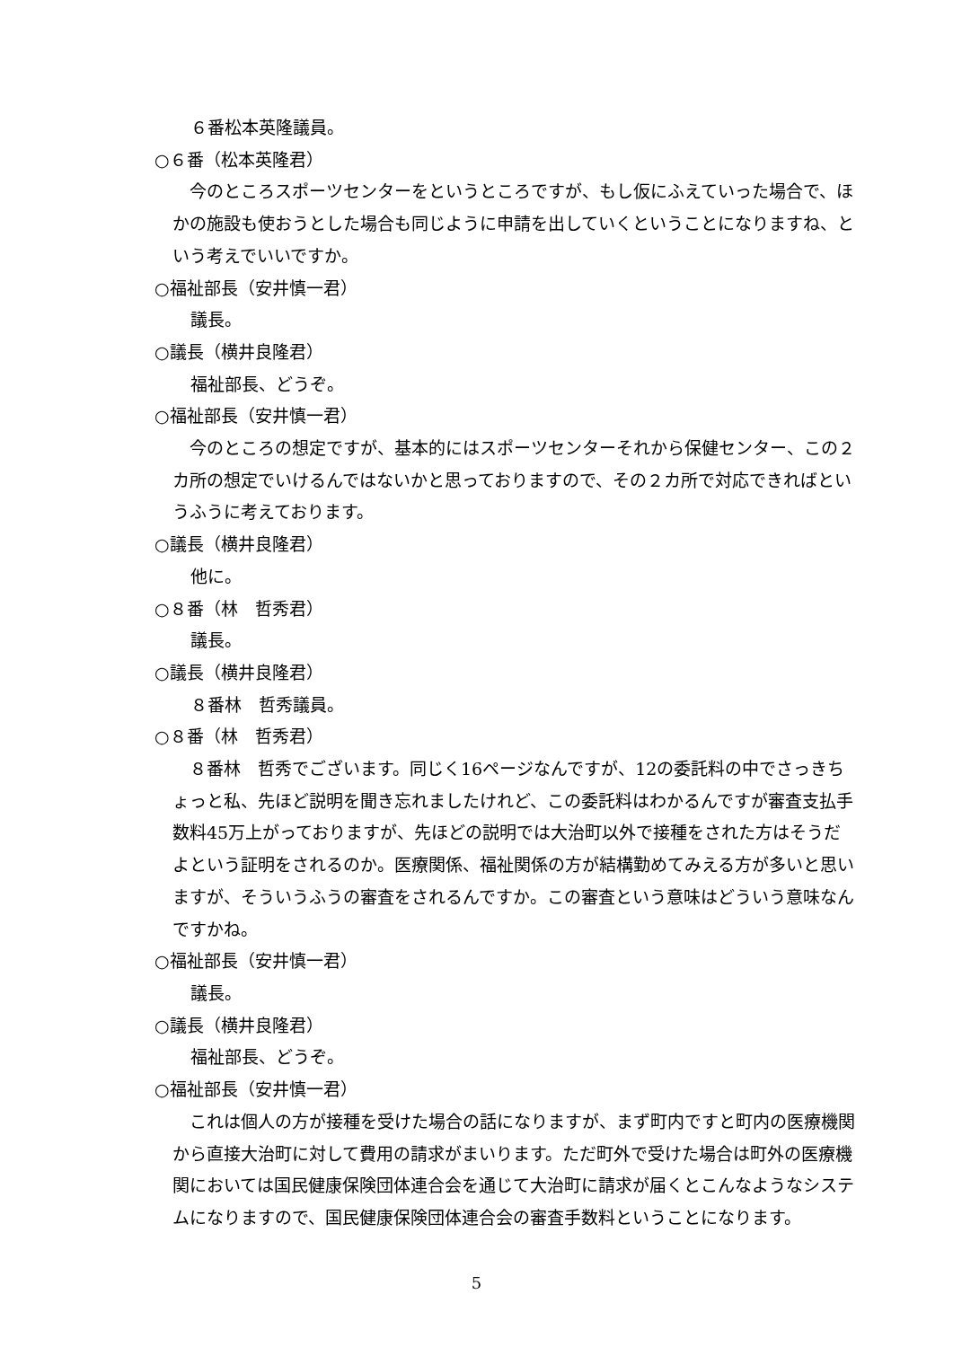６番松本英隆議員。
○６番（松本英隆君）
　今のところスポーツセンターをというところですが、もし仮にふえていった場合で、ほかの施設も使おうとした場合も同じように申請を出していくということになりますね、という考えでいいですか。
○福祉部長（安井慎一君）
議長。
○議長（横井良隆君）
福祉部長、どうぞ。
○福祉部長（安井慎一君）
　今のところの想定ですが、基本的にはスポーツセンターそれから保健センター、この２カ所の想定でいけるんではないかと思っておりますので、その２カ所で対応できればというふうに考えております。
○議長（横井良隆君）
他に。
○８番（林　哲秀君）
議長。
○議長（横井良隆君）
８番林　哲秀議員。
○８番（林　哲秀君）
　８番林　哲秀でございます。同じく16ページなんですが、12の委託料の中でさっきちょっと私、先ほど説明を聞き忘れましたけれど、この委託料はわかるんですが審査支払手数料45万上がっておりますが、先ほどの説明では大治町以外で接種をされた方はそうだよという証明をされるのか。医療関係、福祉関係の方が結構勤めてみえる方が多いと思いますが、そういうふうの審査をされるんですか。この審査という意味はどういう意味なんですかね。
○福祉部長（安井慎一君）
議長。
○議長（横井良隆君）
福祉部長、どうぞ。
○福祉部長（安井慎一君）
　これは個人の方が接種を受けた場合の話になりますが、まず町内ですと町内の医療機関から直接大治町に対して費用の請求がまいります。ただ町外で受けた場合は町外の医療機関においては国民健康保険団体連合会を通じて大治町に請求が届くとこんなようなシステムになりますので、国民健康保険団体連合会の審査手数料ということになります。
5